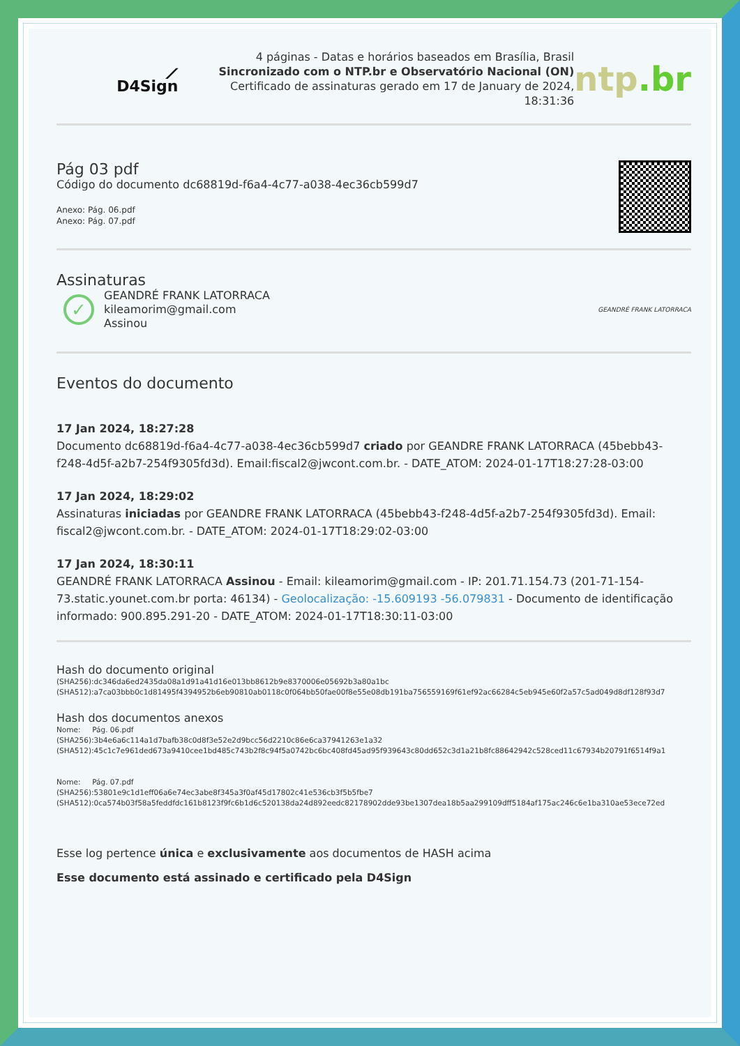⟋ D4Sign
4 páginas - Datas e horários baseados em Brasília, Brasil
Sincronizado com o NTP.br e Observatório Nacional (ON)
Certificado de assinaturas gerado em 17 de January de 2024, 18:31:36
ntp.br
Pág 03 pdf
Código do documento dc68819d-f6a4-4c77-a038-4ec36cb599d7
Anexo: Pág. 06.pdf
Anexo: Pág. 07.pdf
Assinaturas
✓
GEANDRÉ FRANK LATORRACA
kileamorim@gmail.com
Assinou
GEANDRÉ FRANK LATORRACA
Eventos do documento
17 Jan 2024, 18:27:28
Documento dc68819d-f6a4-4c77-a038-4ec36cb599d7 criado por GEANDRE FRANK LATORRACA (45bebb43-f248-4d5f-a2b7-254f9305fd3d). Email:fiscal2@jwcont.com.br. - DATE_ATOM: 2024-01-17T18:27:28-03:00
17 Jan 2024, 18:29:02
Assinaturas iniciadas por GEANDRE FRANK LATORRACA (45bebb43-f248-4d5f-a2b7-254f9305fd3d). Email: fiscal2@jwcont.com.br. - DATE_ATOM: 2024-01-17T18:29:02-03:00
17 Jan 2024, 18:30:11
GEANDRÉ FRANK LATORRACA Assinou - Email: kileamorim@gmail.com - IP: 201.71.154.73 (201-71-154-73.static.younet.com.br porta: 46134) - Geolocalização: -15.609193 -56.079831 - Documento de identificação informado: 900.895.291-20 - DATE_ATOM: 2024-01-17T18:30:11-03:00
Hash do documento original
(SHA256):dc346da6ed2435da08a1d91a41d16e013bb8612b9e8370006e05692b3a80a1bc
(SHA512):a7ca03bbb0c1d81495f4394952b6eb90810ab0118c0f064bb50fae00f8e55e08db191ba756559169f61ef92ac66284c5eb945e60f2a57c5ad049d8df128f93d7
Hash dos documentos anexos
Nome: Pág. 06.pdf
(SHA256):3b4e6a6c114a1d7bafb38c0d8f3e52e2d9bcc56d2210c86e6ca37941263e1a32
(SHA512):45c1c7e961ded673a9410cee1bd485c743b2f8c94f5a0742bc6bc408fd45ad95f939643c80dd652c3d1a21b8fc88642942c528ced11c67934b20791f6514f9a1
Nome: Pág. 07.pdf
(SHA256):53801e9c1d1eff06a6e74ec3abe8f345a3f0af45d17802c41e536cb3f5b5fbe7
(SHA512):0ca574b03f58a5feddfdc161b8123f9fc6b1d6c520138da24d892eedc82178902dde93be1307dea18b5aa299109dff5184af175ac246c6e1ba310ae53ece72ed
Esse log pertence única e exclusivamente aos documentos de HASH acima
Esse documento está assinado e certificado pela D4Sign